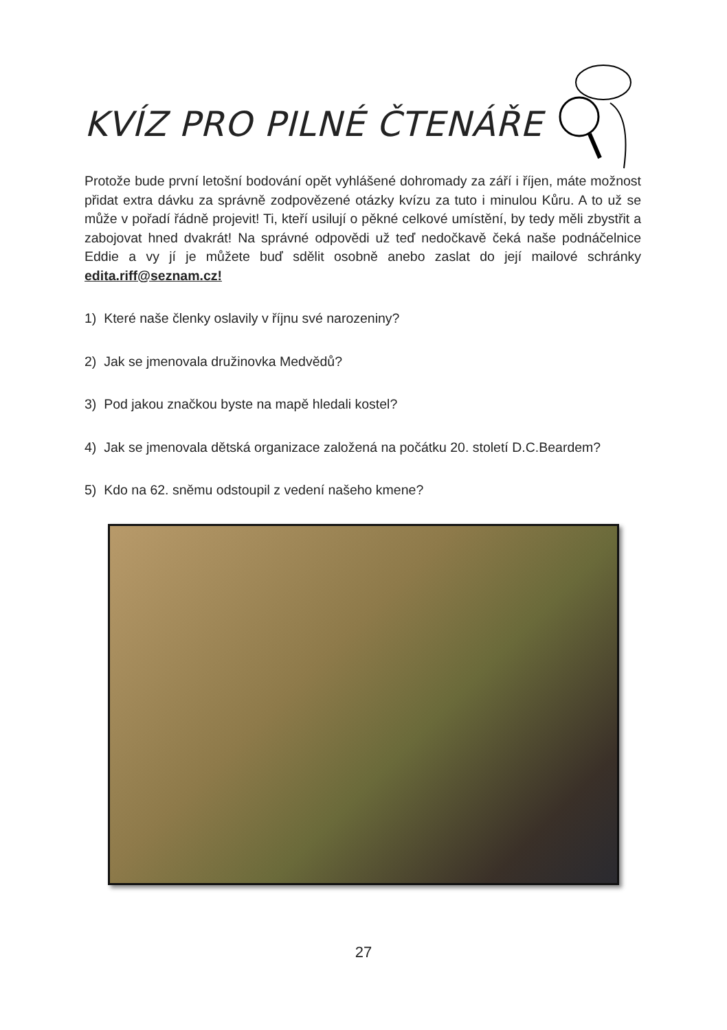KVÍZ PRO PILNÉ ČTENÁŘE
Protože bude první letošní bodování opět vyhlášené dohromady za září i říjen, máte možnost přidat extra dávku za správně zodpovězené otázky kvízu za tuto i minulou Kůru. A to už se může v pořadí řádně projevit! Ti, kteří usilují o pěkné celkové umístění, by tedy měli zbystřit a zabojovat hned dvakrát! Na správné odpovědi už teď nedočkavě čeká naše podnáčelnice Eddie a vy jí je můžete buď sdělit osobně anebo zaslat do její mailové schránky edita.riff@seznam.cz!
1) Které naše členky oslavily v říjnu své narozeniny?
2) Jak se jmenovala družinovka Medvědů?
3) Pod jakou značkou byste na mapě hledali kostel?
4) Jak se jmenovala dětská organizace založená na počátku 20. století D.C.Beardem?
5) Kdo na 62. sněmu odstoupil z vedení našeho kmene?
27